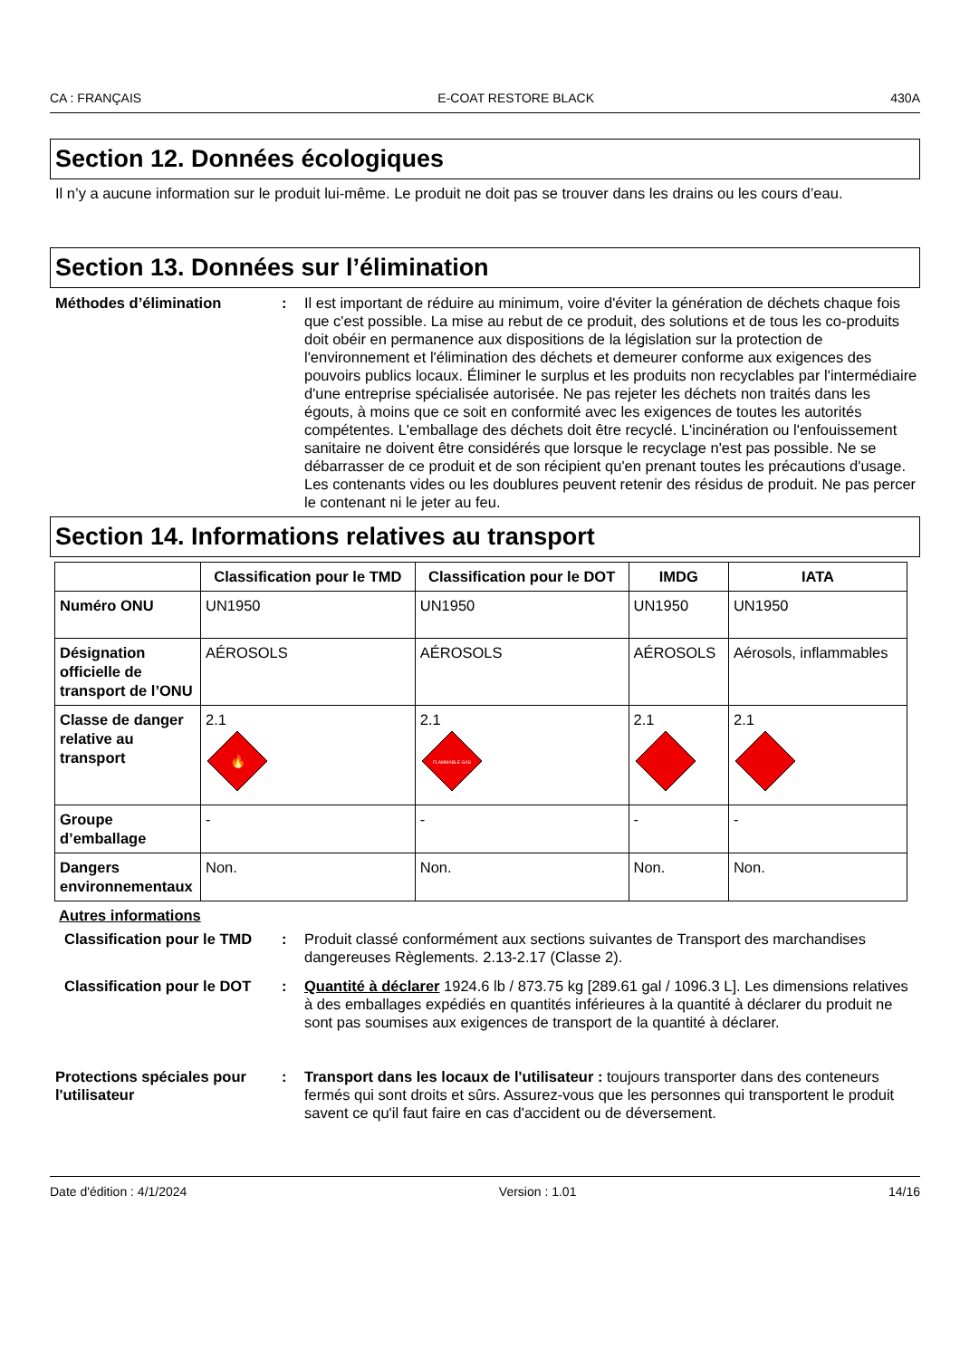CA : FRANÇAIS E-COAT RESTORE BLACK 430A
Section 12. Données écologiques
Il n’y a aucune information sur le produit lui-même. Le produit ne doit pas se trouver dans les drains ou les cours d’eau.
Section 13. Données sur l’élimination
Méthodes d’élimination : Il est important de réduire au minimum, voire d'éviter la génération de déchets chaque fois que c'est possible. La mise au rebut de ce produit, des solutions et de tous les co-produits doit obéir en permanence aux dispositions de la législation sur la protection de l'environnement et l'élimination des déchets et demeurer conforme aux exigences des pouvoirs publics locaux. Éliminer le surplus et les produits non recyclables par l'intermédiaire d'une entreprise spécialisée autorisée. Ne pas rejeter les déchets non traités dans les égouts, à moins que ce soit en conformité avec les exigences de toutes les autorités compétentes. L'emballage des déchets doit être recyclé. L'incinération ou l'enfouissement sanitaire ne doivent être considérés que lorsque le recyclage n'est pas possible. Ne se débarrasser de ce produit et de son récipient qu'en prenant toutes les précautions d'usage. Les contenants vides ou les doublures peuvent retenir des résidus de produit. Ne pas percer le contenant ni le jeter au feu.
Section 14. Informations relatives au transport
| | Classification pour le TMD | Classification pour le DOT | IMDG | IATA |
| --- | --- | --- | --- | --- |
| Numéro ONU | UN1950 | UN1950 | UN1950 | UN1950 |
| Désignation officielle de transport de l’ONU | AÉROSOLS | AÉROSOLS | AÉROSOLS | Aérosols, inflammables |
| Classe de danger relative au transport | 2.1 🔥 | 2.1 FLAMMABLE GAS | 2.1 | 2.1 |
| Groupe d’emballage | - | - | - | - |
| Dangers environnementaux | Non. | Non. | Non. | Non. |
Autres informations
Classification pour le TMD
: Produit classé conformément aux sections suivantes de Transport des marchandises dangereuses Règlements. 2.13-2.17 (Classe 2).
Classification pour le DOT
: Quantité à déclarer 1924.6 lb / 873.75 kg [289.61 gal / 1096.3 L]. Les dimensions relatives à des emballages expédiés en quantités inférieures à la quantité à déclarer du produit ne sont pas soumises aux exigences de transport de la quantité à déclarer.
Protections spéciales pour l'utilisateur
: Transport dans les locaux de l'utilisateur : toujours transporter dans des conteneurs fermés qui sont droits et sûrs. Assurez-vous que les personnes qui transportent le produit savent ce qu'il faut faire en cas d'accident ou de déversement.
Date d'édition : 4/1/2024 Version : 1.01 14/16